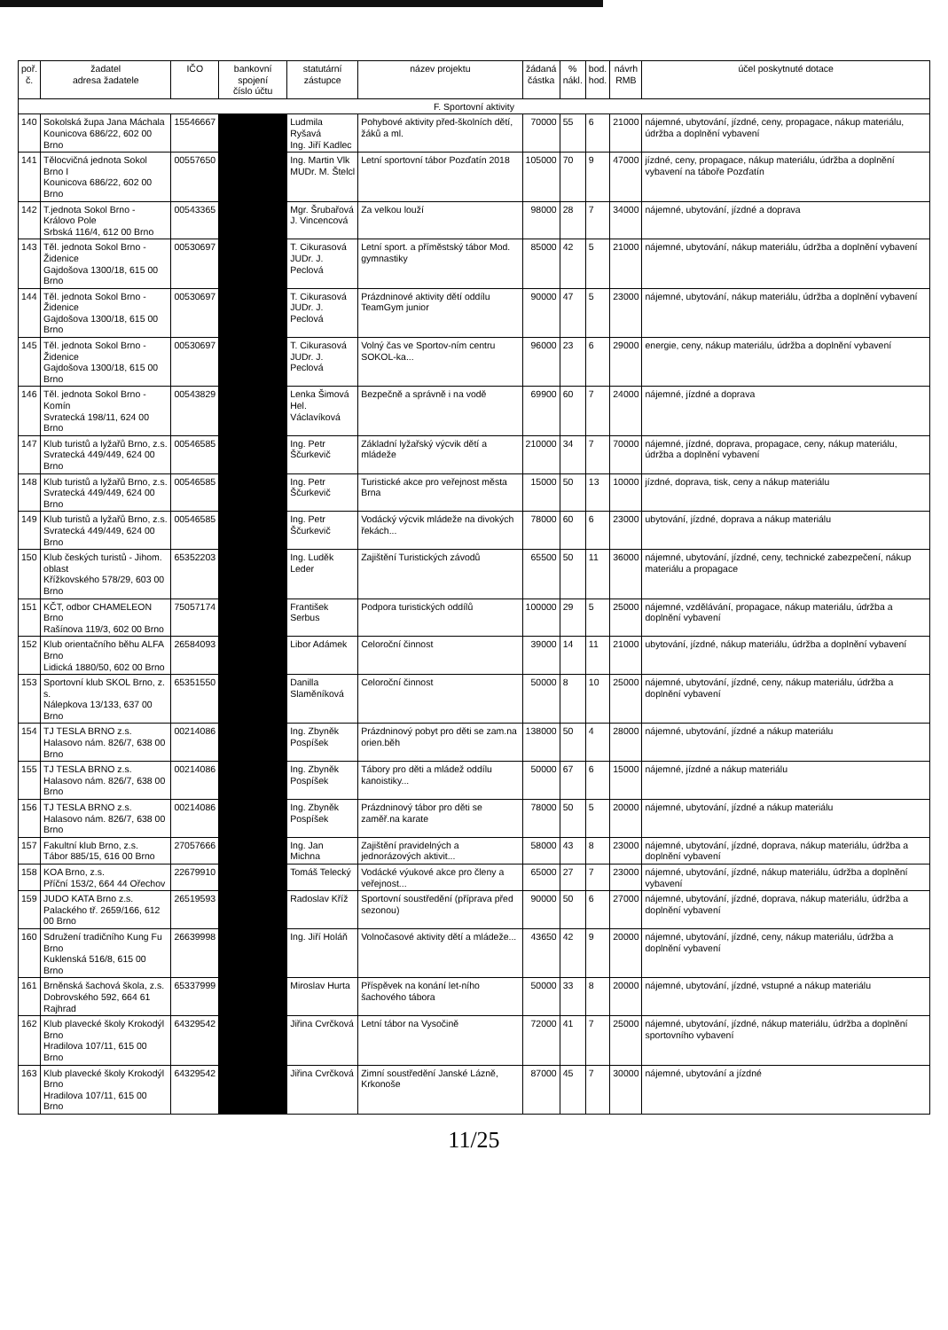| poř. č. | žadatel adresa žadatele | IČO | bankovní spojení číslo účtu | statutární zástupce | název projektu | žádaná částka | % nákl. | bod. hod. | návrh RMB | účel poskytnuté dotace |
| --- | --- | --- | --- | --- | --- | --- | --- | --- | --- | --- |
| F. Sportovní aktivity | | | | | | | | | | |
| 140 | Sokolská župa Jana Máchala Kounicova 686/22, 602 00 Brno | 15546667 | | Ludmila Ryšavá Ing. Jiří Kadlec | Pohybové aktivity před-školních dětí, žáků a ml. | 70000 | 55 | 6 | 21000 | nájemné, ubytování, jízdné, ceny, propagace, nákup materiálu, údržba a doplnění vybavení |
| 141 | Tělocvičná jednota Sokol Brno I Kounicova 686/22, 602 00 Brno | 00557650 | | Ing. Martin Vlk MUDr. M. Štelcl | Letní sportovní tábor Pozďatín 2018 | 105000 | 70 | 9 | 47000 | jízdné, ceny, propagace, nákup materiálu, údržba a doplnění vybavení na táboře Pozďatín |
| 142 | T.jednota Sokol Brno - Královo Pole Srbská 116/4, 612 00 Brno | 00543365 | | Mgr. Šrubařová J. Vincencová | Za velkou louží | 98000 | 28 | 7 | 34000 | nájemné, ubytování, jízdné a doprava |
| 143 | Těl. jednota Sokol Brno - Židenice Gajdošova 1300/18, 615 00 Brno | 00530697 | | T. Cikurasová JUDr. J. Peclová | Letní sport. a příměstský tábor Mod. gymnastiky | 85000 | 42 | 5 | 21000 | nájemné, ubytování, nákup materiálu, údržba a doplnění vybavení |
| 144 | Těl. jednota Sokol Brno - Židenice Gajdošova 1300/18, 615 00 Brno | 00530697 | | T. Cikurasová JUDr. J. Peclová | Prázdninové aktivity dětí oddílu TeamGym junior | 90000 | 47 | 5 | 23000 | nájemné, ubytování, nákup materiálu, údržba a doplnění vybavení |
| 145 | Těl. jednota Sokol Brno - Židenice Gajdošova 1300/18, 615 00 Brno | 00530697 | | T. Cikurasová JUDr. J. Peclová | Volný čas ve Sportov-ním centru SOKOL-ka... | 96000 | 23 | 6 | 29000 | energie, ceny, nákup materiálu, údržba a doplnění vybavení |
| 146 | Těl. jednota Sokol Brno - Komín Svratecká 198/11, 624 00 Brno | 00543829 | | Lenka Šimová Hel. Václavíková | Bezpečně a správně i na vodě | 69900 | 60 | 7 | 24000 | nájemné, jízdné a doprava |
| 147 | Klub turistů a lyžařů Brno, z.s. Svratecká 449/449, 624 00 Brno | 00546585 | | Ing. Petr Ščurkevič | Základní lyžařský výcvik dětí a mládeže | 210000 | 34 | 7 | 70000 | nájemné, jízdné, doprava, propagace, ceny, nákup materiálu, údržba a doplnění vybavení |
| 148 | Klub turistů a lyžařů Brno, z.s. Svratecká 449/449, 624 00 Brno | 00546585 | | Ing. Petr Ščurkevič | Turistické akce pro veřejnost města Brna | 15000 | 50 | 13 | 10000 | jízdné, doprava, tisk, ceny a nákup materiálu |
| 149 | Klub turistů a lyžařů Brno, z.s. Svratecká 449/449, 624 00 Brno | 00546585 | | Ing. Petr Ščurkevič | Vodácký výcvik mládeže na divokých řekách... | 78000 | 60 | 6 | 23000 | ubytování, jízdné, doprava a nákup materiálu |
| 150 | Klub českých turistů - Jihom. oblast Křížkovského 578/29, 603 00 Brno | 65352203 | | Ing. Luděk Leder | Zajištění Turistických závodů | 65500 | 50 | 11 | 36000 | nájemné, ubytování, jízdné, ceny, technické zabezpečení, nákup materiálu a propagace |
| 151 | KČT, odbor CHAMELEON Brno Rašínova 119/3, 602 00 Brno | 75057174 | | František Serbus | Podpora turistických oddílů | 100000 | 29 | 5 | 25000 | nájemné, vzdělávání, propagace, nákup materiálu, údržba a doplnění vybavení |
| 152 | Klub orientačního běhu ALFA Brno Lidická 1880/50, 602 00 Brno | 26584093 | | Libor Adámek | Celoroční činnost | 39000 | 14 | 11 | 21000 | ubytování, jízdné, nákup materiálu, údržba a doplnění vybavení |
| 153 | Sportovní klub SKOL Brno, z. s. Nálepkova 13/133, 637 00 Brno | 65351550 | | Danilla Slaměníková | Celoroční činnost | 50000 | 8 | 10 | 25000 | nájemné, ubytování, jízdné, ceny, nákup materiálu, údržba a doplnění vybavení |
| 154 | TJ TESLA BRNO z.s. Halasovo nám. 826/7, 638 00 Brno | 00214086 | | Ing. Zbyněk Pospíšek | Prázdninový pobyt pro děti se zam.na orien.běh | 138000 | 50 | 4 | 28000 | nájemné, ubytování, jízdné a nákup materiálu |
| 155 | TJ TESLA BRNO z.s. Halasovo nám. 826/7, 638 00 Brno | 00214086 | | Ing. Zbyněk Pospíšek | Tábory pro děti a mládež oddílu kanoistiky... | 50000 | 67 | 6 | 15000 | nájemné, jízdné a nákup materiálu |
| 156 | TJ TESLA BRNO z.s. Halasovo nám. 826/7, 638 00 Brno | 00214086 | | Ing. Zbyněk Pospíšek | Prázdninový tábor pro děti se zaměř.na karate | 78000 | 50 | 5 | 20000 | nájemné, ubytování, jízdné a nákup materiálu |
| 157 | Fakultní klub Brno, z.s. Tábor 885/15, 616 00 Brno | 27057666 | | Ing. Jan Michna | Zajištění pravidelných a jednorázových aktivit... | 58000 | 43 | 8 | 23000 | nájemné, ubytování, jízdné, doprava, nákup materiálu, údržba a doplnění vybavení |
| 158 | KOA Brno, z.s. Příční 153/2, 664 44 Ořechov | 22679910 | | Tomáš Telecký | Vodácké výukové akce pro členy a veřejnost... | 65000 | 27 | 7 | 23000 | nájemné, ubytování, jízdné, nákup materiálu, údržba a doplnění vybavení |
| 159 | JUDO KATA Brno z.s. Palackého tř. 2659/166, 612 00 Brno | 26519593 | | Radoslav Kříž | Sportovní soustředění (příprava před sezonou) | 90000 | 50 | 6 | 27000 | nájemné, ubytování, jízdné, doprava, nákup materiálu, údržba a doplnění vybavení |
| 160 | Sdružení tradičního Kung Fu Brno Kuklenská 516/8, 615 00 Brno | 26639998 | | Ing. Jiří Holáň | Volnočasové aktivity dětí a mládeže... | 43650 | 42 | 9 | 20000 | nájemné, ubytování, jízdné, ceny, nákup materiálu, údržba a doplnění vybavení |
| 161 | Brněnská šachová škola, z.s. Dobrovského 592, 664 61 Rajhrad | 65337999 | | Miroslav Hurta | Příspěvek na konání let-ního šachového tábora | 50000 | 33 | 8 | 20000 | nájemné, ubytování, jízdné, vstupné a nákup materiálu |
| 162 | Klub plavecké školy Krokodýl Brno Hradilova 107/11, 615 00 Brno | 64329542 | | Jiřina Cvrčková | Letní tábor na Vysočině | 72000 | 41 | 7 | 25000 | nájemné, ubytování, jízdné, nákup materiálu, údržba a doplnění sportovního vybavení |
| 163 | Klub plavecké školy Krokodýl Brno Hradilova 107/11, 615 00 Brno | 64329542 | | Jiřina Cvrčková | Zimní soustředění Janské Lázně, Krkonoše | 87000 | 45 | 7 | 30000 | nájemné, ubytování a jízdné |
11/25